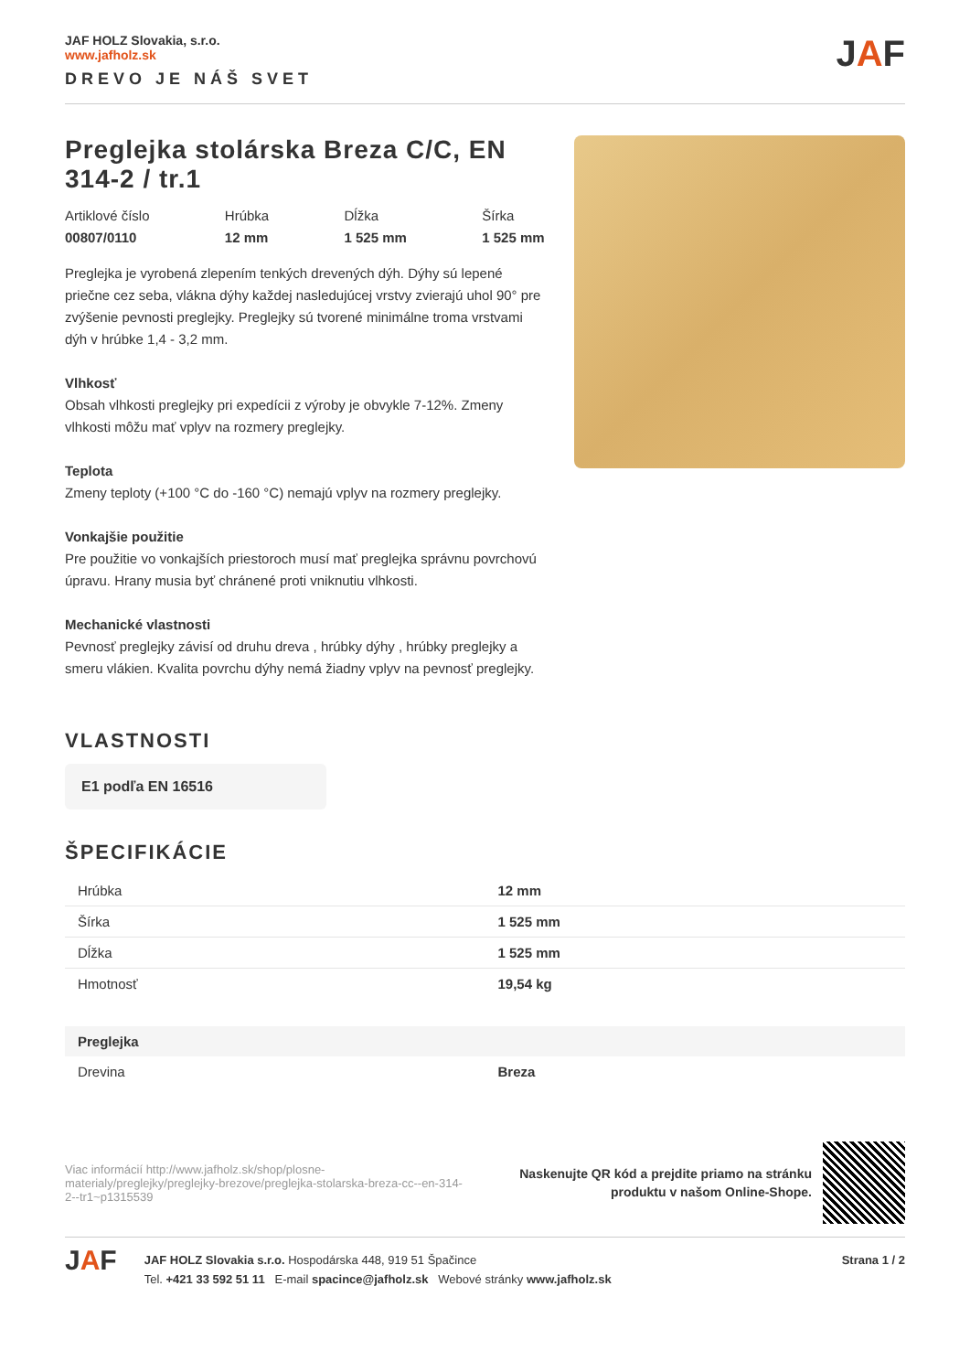JAF HOLZ Slovakia, s.r.o.
www.jafholz.sk
DREVO JE NÁŠ SVET
JAF
Preglejka stolárska Breza C/C, EN 314-2 / tr.1
Artiklové číslo
00807/0110
Hrúbka
12 mm
Dĺžka
1 525 mm
Šírka
1 525 mm
Preglejka je vyrobená zlepením tenkých drevených dýh. Dýhy sú lepené priečne cez seba, vlákna dýhy každej nasledujúcej vrstvy zvierajú uhol 90° pre zvýšenie pevnosti preglejky. Preglejky sú tvorené minimálne troma vrstvami dýh v hrúbke 1,4 - 3,2 mm.
Vlhkosť
Obsah vlhkosti preglejky pri expedícii z výroby je obvykle 7-12%. Zmeny vlhkosti môžu mať vplyv na rozmery preglejky.
Teplota
Zmeny teploty (+100 °C do -160 °C) nemajú vplyv na rozmery preglejky.
Vonkajšie použitie
Pre použitie vo vonkajších priestoroch musí mať preglejka správnu povrchovú úpravu. Hrany musia byť chránené proti vniknutiu vlhkosti.
Mechanické vlastnosti
Pevnosť preglejky závisí od druhu dreva , hrúbky dýhy , hrúbky preglejky a smeru vlákien. Kvalita povrchu dýhy nemá žiadny vplyv na pevnosť preglejky.
VLASTNOSTI
E1 podľa EN 16516
ŠPECIFIKÁCIE
| Hrúbka | 12 mm |
| Šírka | 1 525 mm |
| Dĺžka | 1 525 mm |
| Hmotnosť | 19,54 kg |
| Preglejka | |
| Drevina | Breza |
Viac informácií http://www.jafholz.sk/shop/plosne-materialy/preglejky/preglejky-brezove/preglejka-stolarska-breza-cc--en-314-2--tr1~p1315539
Naskenujte QR kód a prejdite priamo na stránku
produktu v našom Online-Shope.
JAF
JAF HOLZ Slovakia s.r.o. Hospodárska 448, 919 51 Špačince
Tel. +421 33 592 51 11 E-mail spacince@jafholz.sk Webové stránky www.jafholz.sk
Strana 1 / 2